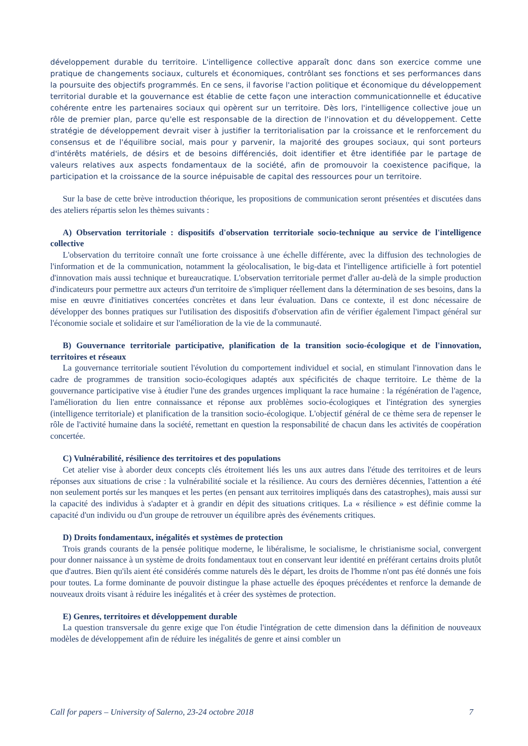développement durable du territoire. L'intelligence collective apparaît donc dans son exercice comme une pratique de changements sociaux, culturels et économiques, contrôlant ses fonctions et ses performances dans la poursuite des objectifs programmés. En ce sens, il favorise l'action politique et économique du développement territorial durable et la gouvernance est établie de cette façon une interaction communicationnelle et éducative cohérente entre les partenaires sociaux qui opèrent sur un territoire. Dès lors, l'intelligence collective joue un rôle de premier plan, parce qu'elle est responsable de la direction de l'innovation et du développement. Cette stratégie de développement devrait viser à justifier la territorialisation par la croissance et le renforcement du consensus et de l'équilibre social, mais pour y parvenir, la majorité des groupes sociaux, qui sont porteurs d'intérêts matériels, de désirs et de besoins différenciés, doit identifier et être identifiée par le partage de valeurs relatives aux aspects fondamentaux de la société, afin de promouvoir la coexistence pacifique, la participation et la croissance de la source inépuisable de capital des ressources pour un territoire.
Sur la base de cette brève introduction théorique, les propositions de communication seront présentées et discutées dans des ateliers répartis selon les thèmes suivants :
A) Observation territoriale : dispositifs d'observation territoriale socio-technique au service de l'intelligence collective
L'observation du territoire connaît une forte croissance à une échelle différente, avec la diffusion des technologies de l'information et de la communication, notamment la géolocalisation, le big-data et l'intelligence artificielle à fort potentiel d'innovation mais aussi technique et bureaucratique. L'observation territoriale permet d'aller au-delà de la simple production d'indicateurs pour permettre aux acteurs d'un territoire de s'impliquer réellement dans la détermination de ses besoins, dans la mise en œuvre d'initiatives concertées concrètes et dans leur évaluation. Dans ce contexte, il est donc nécessaire de développer des bonnes pratiques sur l'utilisation des dispositifs d'observation afin de vérifier également l'impact général sur l'économie sociale et solidaire et sur l'amélioration de la vie de la communauté.
B) Gouvernance territoriale participative, planification de la transition socio-écologique et de l'innovation, territoires et réseaux
La gouvernance territoriale soutient l'évolution du comportement individuel et social, en stimulant l'innovation dans le cadre de programmes de transition socio-écologiques adaptés aux spécificités de chaque territoire. Le thème de la gouvernance participative vise à étudier l'une des grandes urgences impliquant la race humaine : la régénération de l'agence, l'amélioration du lien entre connaissance et réponse aux problèmes socio-écologiques et l'intégration des synergies (intelligence territoriale) et planification de la transition socio-écologique. L'objectif général de ce thème sera de repenser le rôle de l'activité humaine dans la société, remettant en question la responsabilité de chacun dans les activités de coopération concertée.
C) Vulnérabilité, résilience des territoires et des populations
Cet atelier vise à aborder deux concepts clés étroitement liés les uns aux autres dans l'étude des territoires et de leurs réponses aux situations de crise : la vulnérabilité sociale et la résilience. Au cours des dernières décennies, l'attention a été non seulement portés sur les manques et les pertes (en pensant aux territoires impliqués dans des catastrophes), mais aussi sur la capacité des individus à s'adapter et à grandir en dépit des situations critiques. La « résilience » est définie comme la capacité d'un individu ou d'un groupe de retrouver un équilibre après des événements critiques.
D) Droits fondamentaux, inégalités et systèmes de protection
Trois grands courants de la pensée politique moderne, le libéralisme, le socialisme, le christianisme social, convergent pour donner naissance à un système de droits fondamentaux tout en conservant leur identité en préférant certains droits plutôt que d'autres. Bien qu'ils aient été considérés comme naturels dès le départ, les droits de l'homme n'ont pas été donnés une fois pour toutes. La forme dominante de pouvoir distingue la phase actuelle des époques précédentes et renforce la demande de nouveaux droits visant à réduire les inégalités et à créer des systèmes de protection.
E) Genres, territoires et développement durable
La question transversale du genre exige que l'on étudie l'intégration de cette dimension dans la définition de nouveaux modèles de développement afin de réduire les inégalités de genre et ainsi combler un
Call for papers – University of Salerno, 23-24 octobre 2018 7